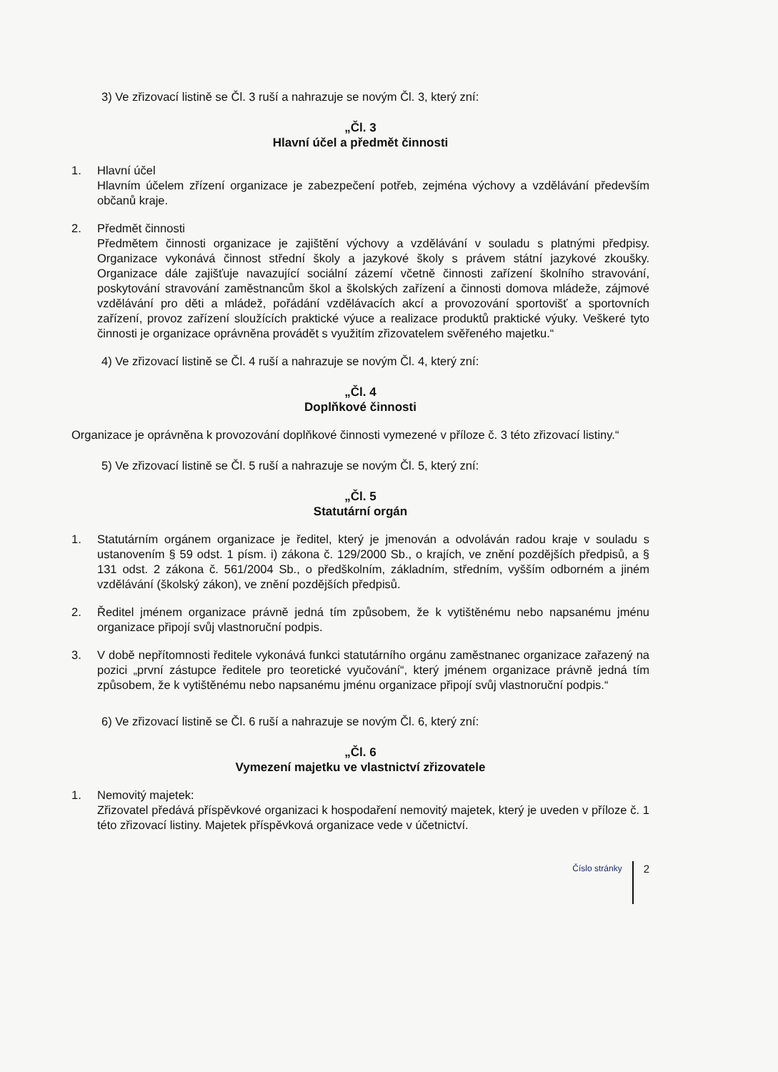3) Ve zřizovací listině se Čl. 3 ruší a nahrazuje se novým Čl. 3, který zní:
„Čl. 3
Hlavní účel a předmět činnosti
1. Hlavní účel
Hlavním účelem zřízení organizace je zabezpečení potřeb, zejména výchovy a vzdělávání především občanů kraje.
2. Předmět činnosti
Předmětem činnosti organizace je zajištění výchovy a vzdělávání v souladu s platnými předpisy. Organizace vykonává činnost střední školy a jazykové školy s právem státní jazykové zkoušky. Organizace dále zajišťuje navazující sociální zázemí včetně činnosti zařízení školního stravování, poskytování stravování zaměstnancům škol a školských zařízení a činnosti domova mládeže, zájmové vzdělávání pro děti a mládež, pořádání vzdělávacích akcí a provozování sportovišť a sportovních zařízení, provoz zařízení sloužících praktické výuce a realizace produktů praktické výuky. Veškeré tyto činnosti je organizace oprávněna provádět s využitím zřizovatelem svěřeného majetku.“
4) Ve zřizovací listině se Čl. 4 ruší a nahrazuje se novým Čl. 4, který zní:
„Čl. 4
Doplňkové činnosti
Organizace je oprávněna k provozování doplňkové činnosti vymezené v příloze č. 3 této zřizovací listiny.“
5) Ve zřizovací listině se Čl. 5 ruší a nahrazuje se novým Čl. 5, který zní:
„Čl. 5
Statutární orgán
1. Statutárním orgánem organizace je ředitel, který je jmenován a odvoláván radou kraje v souladu s ustanovením § 59 odst. 1 písm. i) zákona č. 129/2000 Sb., o krajích, ve znění pozdějších předpisů, a § 131 odst. 2 zákona č. 561/2004 Sb., o předškolním, základním, středním, vyšším odborném a jiném vzdělávání (školský zákon), ve znění pozdějších předpisů.
2. Ředitel jménem organizace právně jedná tím způsobem, že k vytištěnému nebo napsanému jménu organizace připojí svůj vlastnoruční podpis.
3. V době nepřítomnosti ředitele vykonává funkci statutárního orgánu zaměstnanec organizace zařazený na pozici „první zástupce ředitele pro teoretické vyučování“, který jménem organizace právně jedná tím způsobem, že k vytištěnému nebo napsanému jménu organizace připojí svůj vlastnoruční podpis.“
6) Ve zřizovací listině se Čl. 6 ruší a nahrazuje se novým Čl. 6, který zní:
„Čl. 6
Vymezení majetku ve vlastnictví zřizovatele
1. Nemovitý majetek:
Zřizovatel předává příspěvkové organizaci k hospodaření nemovitý majetek, který je uveden v příloze č. 1 této zřizovací listiny. Majetek příspěvková organizace vede v účetnictví.
Číslo stránky 2